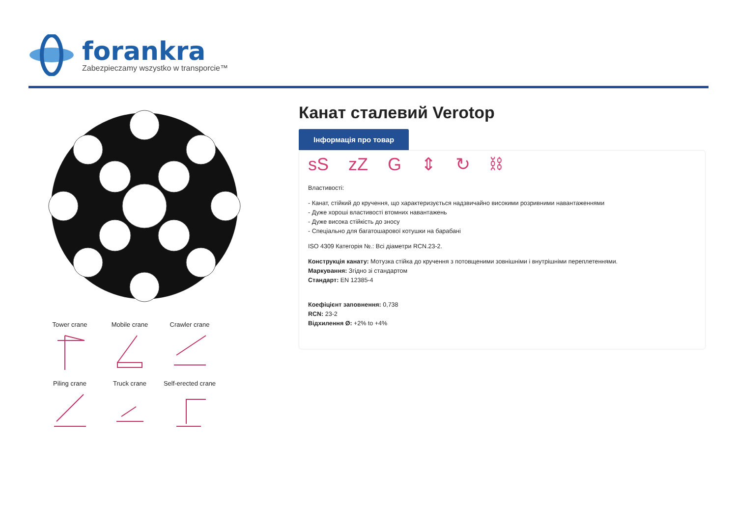forankra
Zabezpieczamy wszystko w transporcie™
Tower crane
Mobile crane
Crawler crane
Piling crane
Truck crane
Self-erected crane
Канат сталевий Verotop
Інформація про товар
sS zZ G ⇕ ↻ ⛓
Властивості:
- Канат, стійкий до кручення, що характеризується надзвичайно високими розривними навантаженнями
- Дуже хороші властивості втомних навантажень
- Дуже висока стійкість до зносу
- Спеціально для багатошарової котушки на барабані
ISO 4309 Категорія №.: Всі діаметри RCN.23-2.
Конструкція канату: Мотузка стійка до кручення з потовщеними зовнішніми і внутрішніми переплетеннями.
Маркування: Згідно зі стандартом
Стандарт: EN 12385-4
Коефіцієнт заповнення: 0,738
RCN: 23-2
Відхилення Ø: +2% to +4%